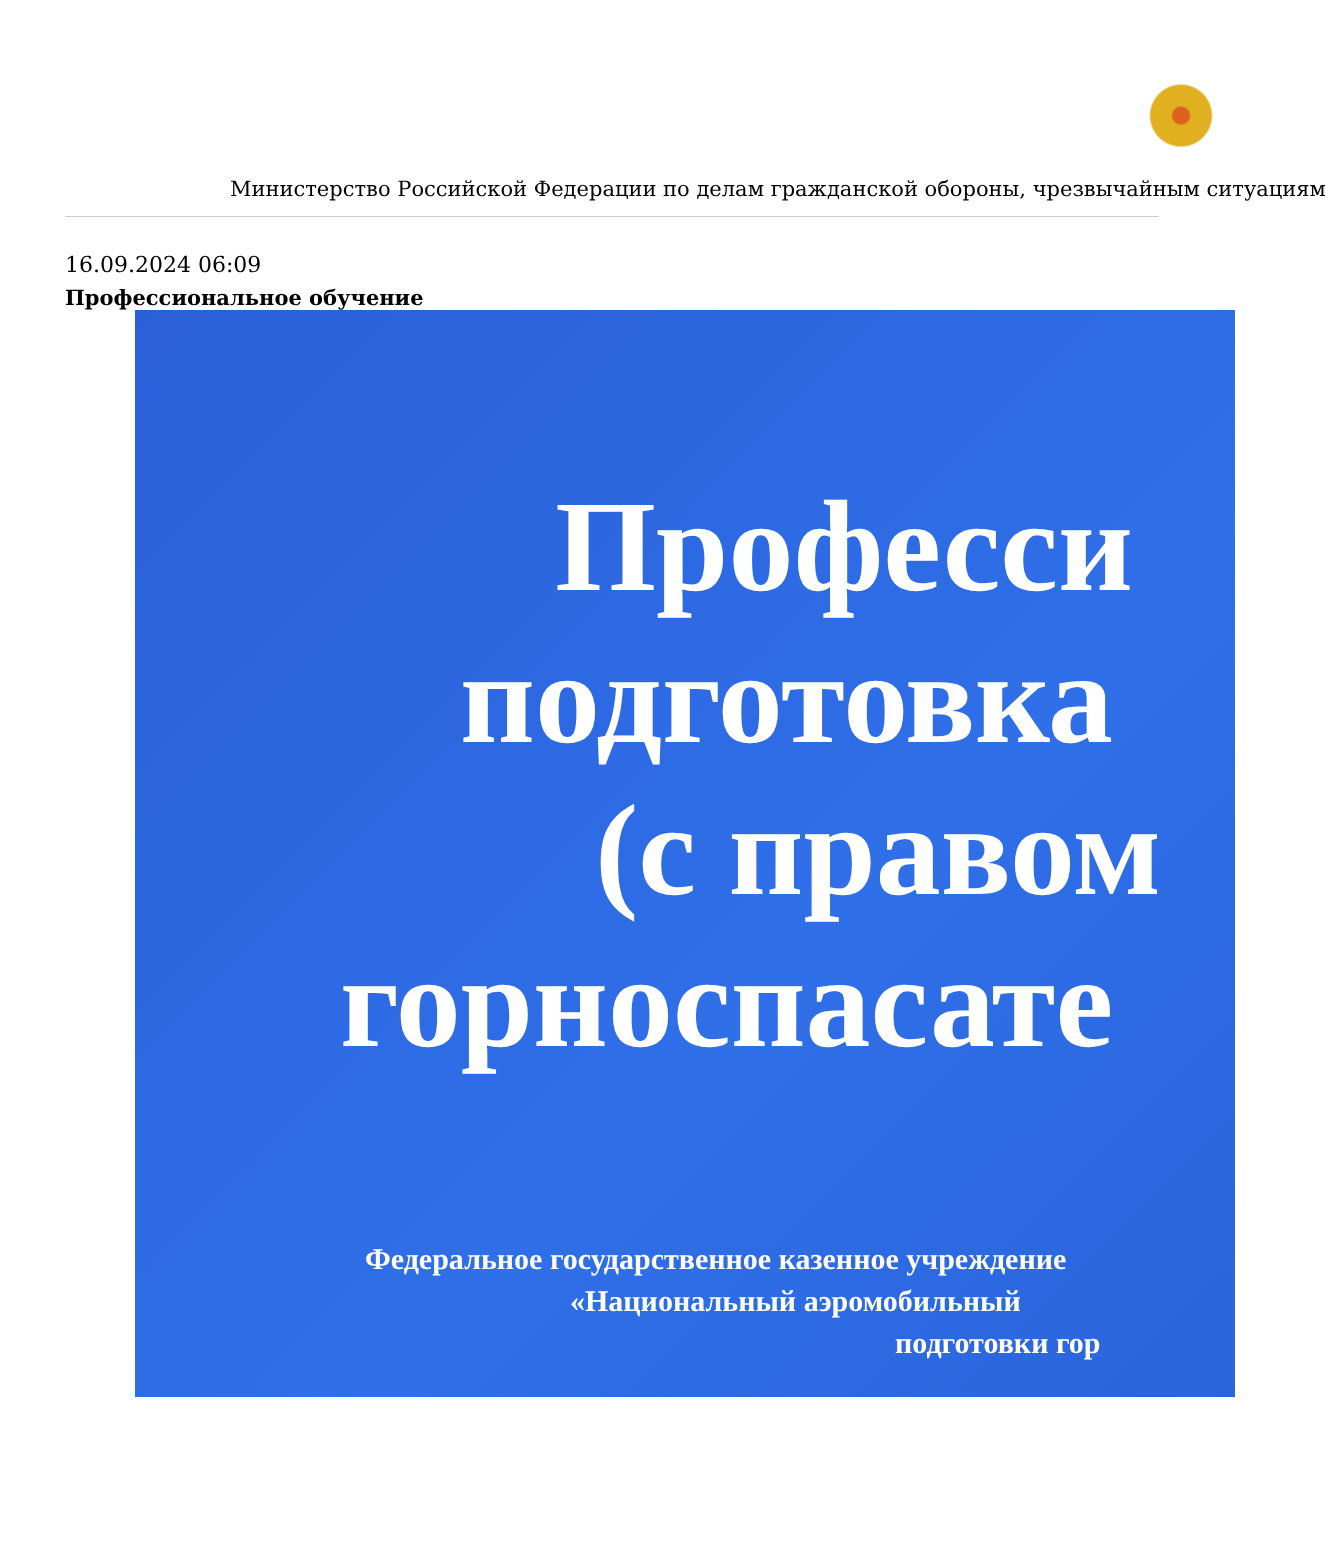Министерство Российской Федерации по делам гражданской обороны, чрезвычайным ситуациям
16.09.2024 06:09
Профессиональное обучение
Професси
подготовка
(с правом
горноспасате
Федеральное государственное казенное учреждение
«Национальный аэромобильный
подготовки гор